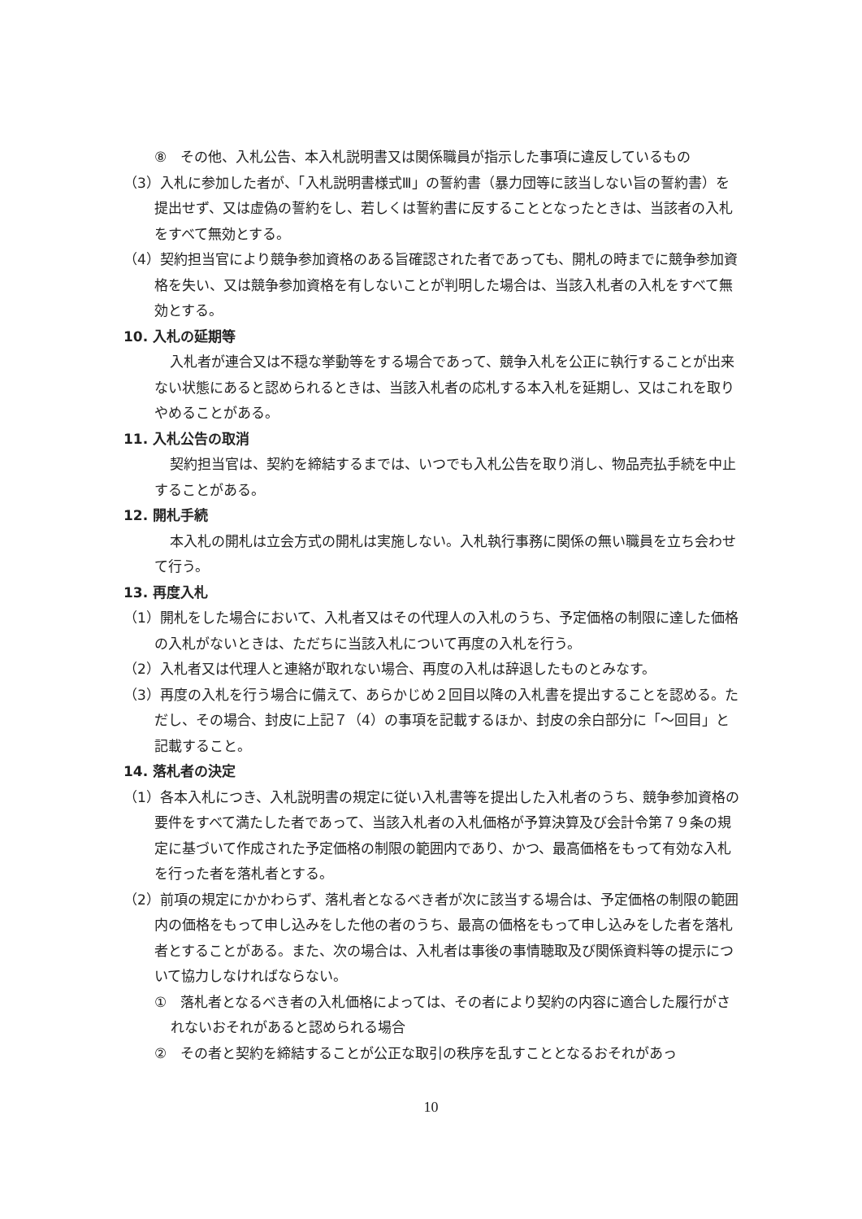⑧　その他、入札公告、本入札説明書又は関係職員が指示した事項に違反しているもの
（3）入札に参加した者が、「入札説明書様式Ⅲ」の誓約書（暴力団等に該当しない旨の誓約書）を提出せず、又は虚偽の誓約をし、若しくは誓約書に反することとなったときは、当該者の入札をすべて無効とする。
（4）契約担当官により競争参加資格のある旨確認された者であっても、開札の時までに競争参加資格を失い、又は競争参加資格を有しないことが判明した場合は、当該入札者の入札をすべて無効とする。
10. 入札の延期等
入札者が連合又は不穏な挙動等をする場合であって、競争入札を公正に執行することが出来ない状態にあると認められるときは、当該入札者の応札する本入札を延期し、又はこれを取りやめることがある。
11. 入札公告の取消
契約担当官は、契約を締結するまでは、いつでも入札公告を取り消し、物品売払手続を中止することがある。
12. 開札手続
本入札の開札は立会方式の開札は実施しない。入札執行事務に関係の無い職員を立ち会わせて行う。
13. 再度入札
（1）開札をした場合において、入札者又はその代理人の入札のうち、予定価格の制限に達した価格の入札がないときは、ただちに当該入札について再度の入札を行う。
（2）入札者又は代理人と連絡が取れない場合、再度の入札は辞退したものとみなす。
（3）再度の入札を行う場合に備えて、あらかじめ２回目以降の入札書を提出することを認める。ただし、その場合、封皮に上記７（4）の事項を記載するほか、封皮の余白部分に「～回目」と記載すること。
14. 落札者の決定
（1）各本入札につき、入札説明書の規定に従い入札書等を提出した入札者のうち、競争参加資格の要件をすべて満たした者であって、当該入札者の入札価格が予算決算及び会計令第７９条の規定に基づいて作成された予定価格の制限の範囲内であり、かつ、最高価格をもって有効な入札を行った者を落札者とする。
（2）前項の規定にかかわらず、落札者となるべき者が次に該当する場合は、予定価格の制限の範囲内の価格をもって申し込みをした他の者のうち、最高の価格をもって申し込みをした者を落札者とすることがある。また、次の場合は、入札者は事後の事情聴取及び関係資料等の提示について協力しなければならない。
①　落札者となるべき者の入札価格によっては、その者により契約の内容に適合した履行がされないおそれがあると認められる場合
②　その者と契約を締結することが公正な取引の秩序を乱すこととなるおそれがあっ
10